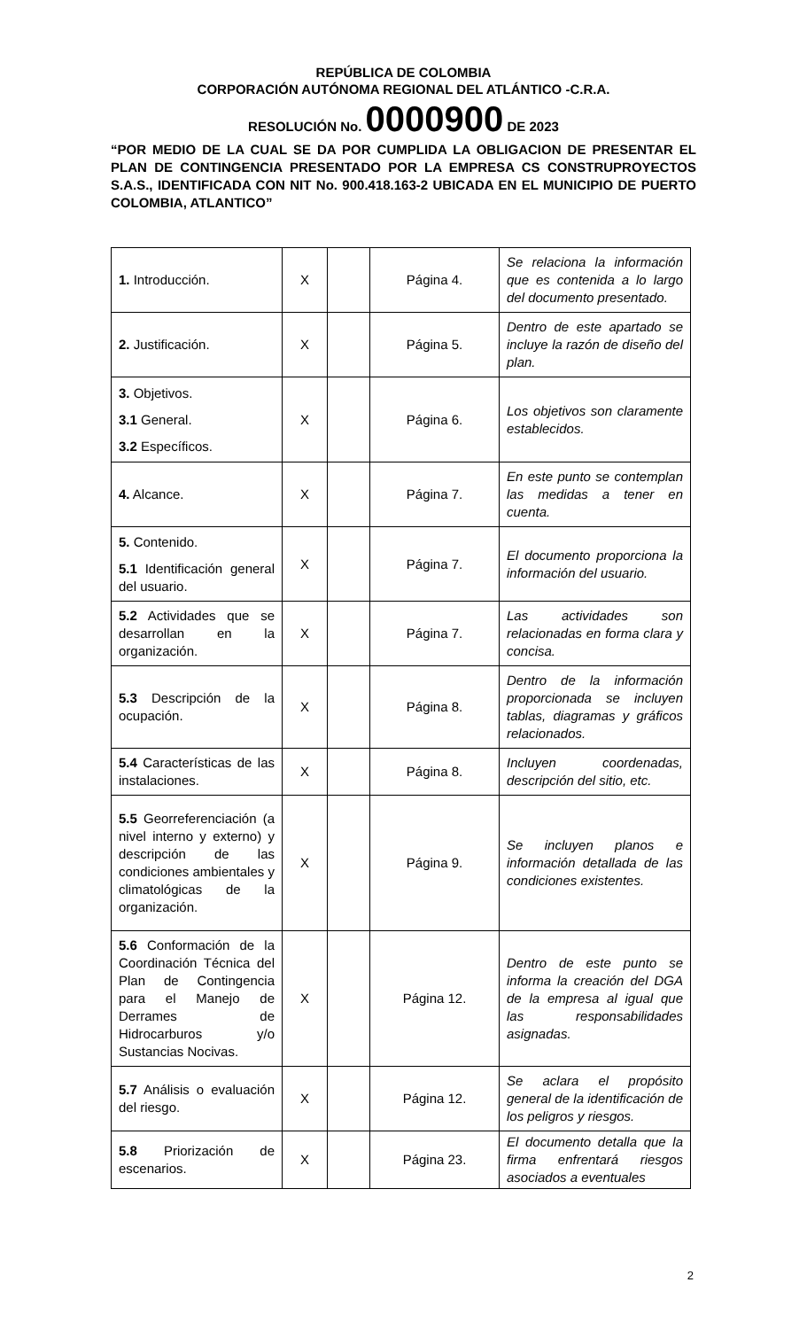REPÚBLICA DE COLOMBIA
CORPORACIÓN AUTÓNOMA REGIONAL DEL ATLÁNTICO -C.R.A.
RESOLUCIÓN No. 0000900 DE 2023
“POR MEDIO DE LA CUAL SE DA POR CUMPLIDA LA OBLIGACION DE PRESENTAR EL PLAN DE CONTINGENCIA PRESENTADO POR LA EMPRESA CS CONSTRUPROYECTOS S.A.S., IDENTIFICADA CON NIT No. 900.418.163-2 UBICADA EN EL MUNICIPIO DE PUERTO COLOMBIA, ATLANTICO”
| 1. Introducción. | X | | Página 4. | Se relaciona la información que es contenida a lo largo del documento presentado. |
| 2. Justificación. | X | | Página 5. | Dentro de este apartado se incluye la razón de diseño del plan. |
| 3. Objetivos. 3.1 General. 3.2 Específicos. | X | | Página 6. | Los objetivos son claramente establecidos. |
| 4. Alcance. | X | | Página 7. | En este punto se contemplan las medidas a tener en cuenta. |
| 5. Contenido. 5.1 Identificación general del usuario. | X | | Página 7. | El documento proporciona la información del usuario. |
| 5.2 Actividades que se desarrollan en la organización. | X | | Página 7. | Las actividades son relacionadas en forma clara y concisa. |
| 5.3 Descripción de la ocupación. | X | | Página 8. | Dentro de la información proporcionada se incluyen tablas, diagramas y gráficos relacionados. |
| 5.4 Características de las instalaciones. | X | | Página 8. | Incluyen coordenadas, descripción del sitio, etc. |
| 5.5 Georreferenciación (a nivel interno y externo) y descripción de las condiciones ambientales y climatológicas de la organización. | X | | Página 9. | Se incluyen planos e información detallada de las condiciones existentes. |
| 5.6 Conformación de la Coordinación Técnica del Plan de Contingencia para el Manejo de Derrames de Hidrocarburos y/o Sustancias Nocivas. | X | | Página 12. | Dentro de este punto se informa la creación del DGA de la empresa al igual que las responsabilidades asignadas. |
| 5.7 Análisis o evaluación del riesgo. | X | | Página 12. | Se aclara el propósito general de la identificación de los peligros y riesgos. |
| 5.8 Priorización de escenarios. | X | | Página 23. | El documento detalla que la firma enfrentará riesgos asociados a eventuales |
2